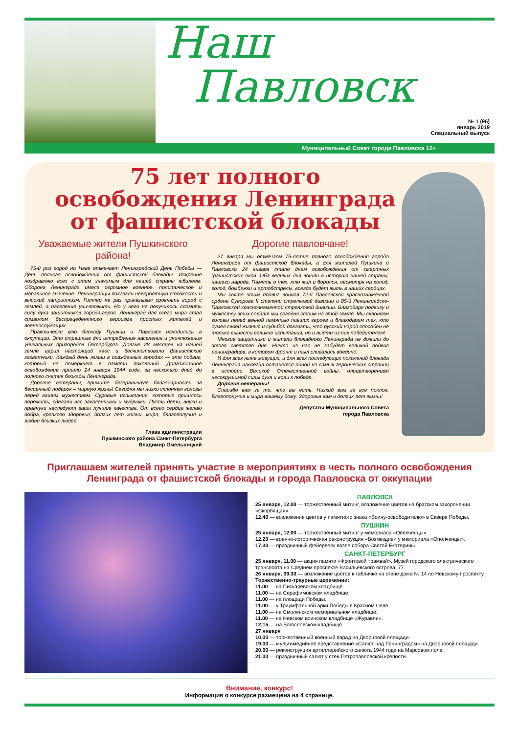Наш
Павловск
№ 1 (96)
январь 2019
Специальный выпуск
Муниципальный Совет города Павловска 12+
75 лет полного освобождения Ленинграда от фашистской блокады
Уважаемые жители Пушкинского района!
75-й раз город на Неве отмечает Ленинградский День Победы — День полного освобождения от фашистской блокады. Искренне поздравляю всех с этим значимым для нашей страны юбилеем. Оборона Ленинграда имела огромное военное, политическое и моральное значение. Ленинградцы показали невероятную стойкость и высокий патриотизм. Гитлер не раз приказывал сровнять город с землей, а население уничтожить. Но у него не получилось сломить силу духа защитников города-героя. Ленинград для всего мира стал символом беспрецедентного героизма простых жителей и военнослужащих.
Практически всю блокаду Пушкин и Павловск находились в оккупации. Это страшные дни истребления населения и уничтожения уникальных пригородов Петербурга. Долгие 28 месяцев на нашей земле царил настоящий хаос и бесчинствовали фашистские захватчики. Каждый день жизни в осажденных городах — это подвиг, который не померкнет в памяти поколений. Долгожданное освобождение пришло 24 января 1944 года, за несколько дней до полного снятия блокады Ленинграда.
Дорогие ветераны, примите безграничную благодарность за бесценный подарок – мирную жизнь! Сегодня мы низко склоняем головы перед вашим мужеством. Суровые испытания, которые пришлось пережить, сделали вас закаленными и мудрыми. Пусть дети, внуки и правнуки наследуют ваши лучшие качества. От всего сердца желаю добра, крепкого здоровья, долгих лет жизни, мира, благополучия и любви близких людей.
Глава администрации
Пушкинского района Санкт-Петербурга
Владимир Омельницкий
Дорогие павловчане!
27 января мы отмечаем 75-летие полного освобождения города Ленинграда от фашистской блокады, а для жителей Пушкина и Павловска 24 января стало днем освобождения от смертных фашистских оков. Оба великих дня вошли в историю нашей страны, нашего народа. Память о тех, кто жил и боролся, несмотря на холод, голод, бомбежки и артобстрелы, всегда будет жить в наших сердцах.
Мы свято чтим подвиг воинов 72-й Павловской краснознаменной ордена Суворова II степени стрелковой дивизии и 85-й Ленинградско-Павловской краснознаменной стрелковой дивизии. Благодаря подвигу и мужеству этих солдат мы сегодня стоим на этой земле. Мы склоняем головы перед вечной памятью павших героев и благодарим тех, кто сумел своей жизнью и судьбой доказать, что русский народ способен не только вынести великие испытания, но и выйти из них победителем!
Многие защитники и жители блокадного Ленинграда не дожили до этого светлого дня. Никто из нас не забудет великий подвиг ленинградцев, в котором фронт и тыл сливались воедино.
И для всех ныне живущих, и для всех последующих поколений блокада Ленинграда навсегда останется одной из самых героических страниц в истории Великой Отечественной войны, олицетворением несокрушимой силы духа и воли к победе.
Дорогие ветераны!
Спасибо вам за то, что вы есть. Низкий вам за все поклон. Благополучия и мира вашему дому. Здоровья вам и долгих лет жизни!
Депутаты Муниципального Совета
города Павловска
Приглашаем жителей принять участие в мероприятиях в честь полного освобождения Ленинграда от фашистской блокады и города Павловска от оккупации
ПАВЛОВСК
25 января, 12.00 — торжественный митинг, возложение цветов на братском захоронении «Скорбящая».
12.40 — возложение цветов у памятного знака «Воину-освободителю» в Сквере Победы.
ПУШКИН
25 января, 12.00 — торжественный митинг у мемориала «Ополченцы».
12.20 — военно-историческая реконструкция «Возмездие» у мемориала «Ополченцы».
17.30 — праздничный фейерверк возле собора Святой Екатерины.
САНКТ-ПЕТЕРБУРГ
25 января, 11.00 — акция памяти «Фронтовой трамвай». Музей городского электрического транспорта на Среднем проспекте Васильевского острова, 77.
26 января, 09.30 — возложение цветов к табличке на стене дома № 14 по Невскому проспекту.
Торжественно-траурные церемонии:
11.00 — на Пискаревском кладбище.
11.00 — на Серафимовском кладбище.
11.00 — на площади Победы.
11.00 — у Триумфальной арки Победы в Красном Селе.
11.00 — на Смоленском мемориальном кладбище.
11.00 — на Невском воинском кладбище «Журавли».
12.15 — на Богословском кладбище.
27 января
10.00 — торжественный военный парад на Дворцовой площади.
19.00 — мультимедийное представление «Салют над Ленинградом» на Дворцовой площади.
20.00 — реконструкция артиллерийского салюта 1944 года на Марсовом поле.
21.00 — праздничный салют у стен Петропавловской крепости.
Внимание, конкурс!
Информация о конкурсе размещена на 4 странице.